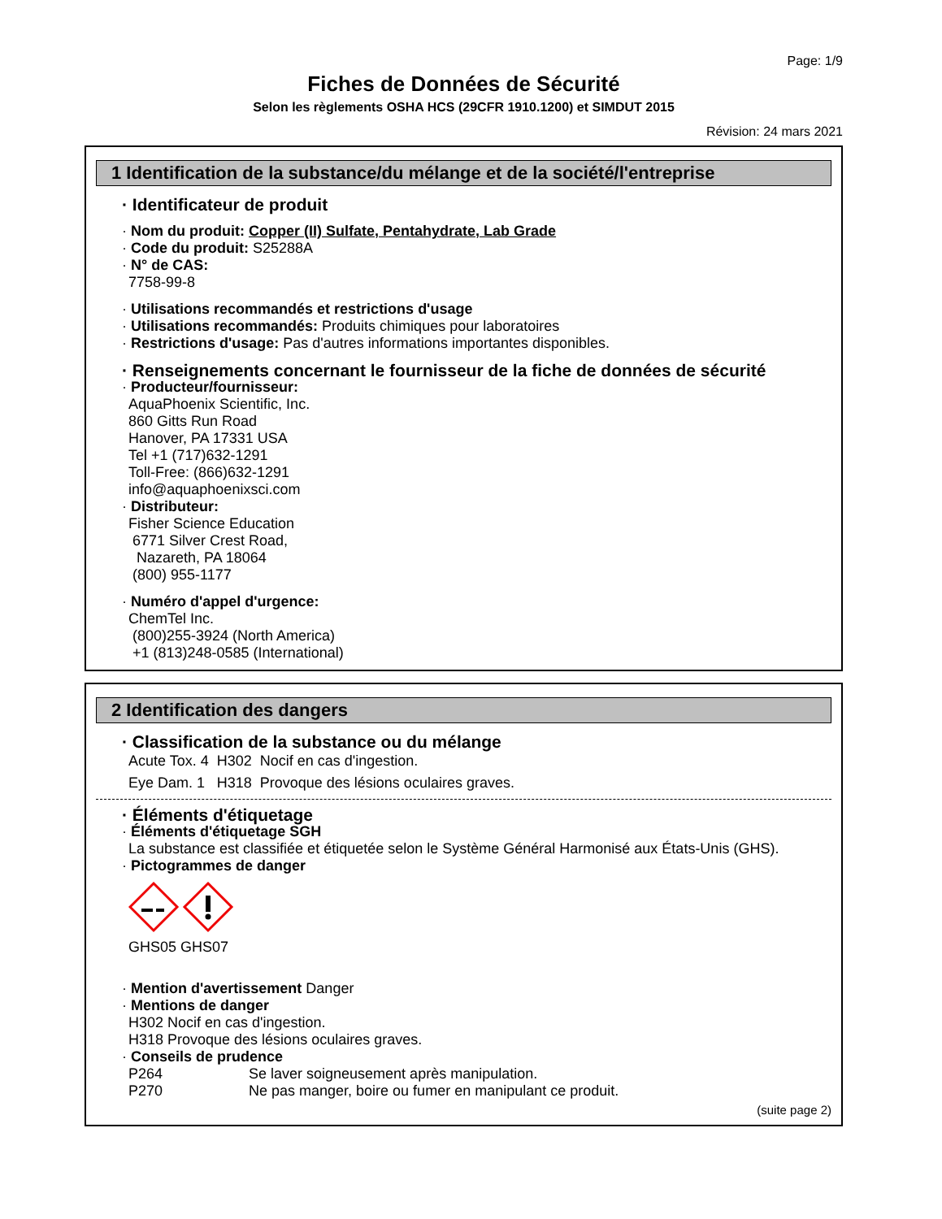Page: 1/9
Fiches de Données de Sécurité
Selon les règlements OSHA HCS (29CFR 1910.1200) et SIMDUT 2015
Révision: 24 mars 2021
1 Identification de la substance/du mélange et de la société/l'entreprise
· Identificateur de produit
· Nom du produit: Copper (II) Sulfate, Pentahydrate, Lab Grade
· Code du produit: S25288A
· N° de CAS:
7758-99-8
· Utilisations recommandés et restrictions d'usage
· Utilisations recommandés: Produits chimiques pour laboratoires
· Restrictions d'usage: Pas d'autres informations importantes disponibles.
· Renseignements concernant le fournisseur de la fiche de données de sécurité
· Producteur/fournisseur:
AquaPhoenix Scientific, Inc.
860 Gitts Run Road
Hanover, PA 17331 USA
Tel +1 (717)632-1291
Toll-Free: (866)632-1291
info@aquaphoenixsci.com
· Distributeur:
Fisher Science Education
6771 Silver Crest Road,
Nazareth, PA 18064
(800) 955-1177
· Numéro d'appel d'urgence:
ChemTel Inc.
(800)255-3924 (North America)
+1 (813)248-0585 (International)
2 Identification des dangers
· Classification de la substance ou du mélange
| Acute Tox. 4 | H302 | Nocif en cas d'ingestion. |
| Eye Dam. 1 | H318 | Provoque des lésions oculaires graves. |
· Éléments d'étiquetage
· Éléments d'étiquetage SGH
La substance est classifiée et étiquetée selon le Système Général Harmonisé aux États-Unis (GHS).
· Pictogrammes de danger
GHS05 GHS07
· Mention d'avertissement Danger
· Mentions de danger
H302 Nocif en cas d'ingestion.
H318 Provoque des lésions oculaires graves.
· Conseils de prudence
| P264 | Se laver soigneusement après manipulation. |
| P270 | Ne pas manger, boire ou fumer en manipulant ce produit. |
(suite page 2)